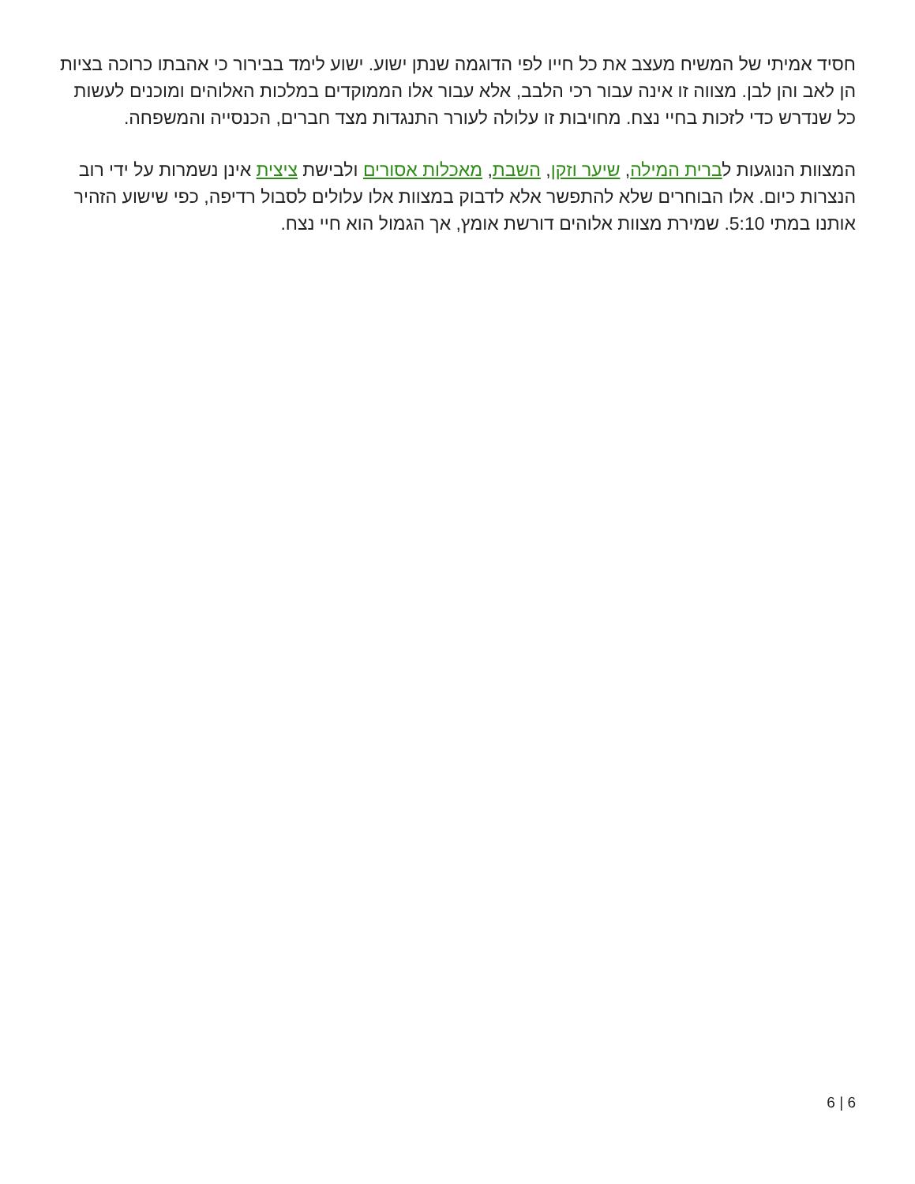חסיד אמיתי של המשיח מעצב את כל חייו לפי הדוגמה שנתן ישוע. ישוע לימד בבירור כי אהבתו כרוכה בציות הן לאב והן לבן. מצווה זו אינה עבור רכי הלבב, אלא עבור אלו הממוקדים במלכות האלוהים ומוכנים לעשות כל שנדרש כדי לזכות בחיי נצח. מחויבות זו עלולה לעורר התנגדות מצד חברים, הכנסייה והמשפחה.
המצוות הנוגעות לברית המילה, שיער וזקן, השבת, מאכלות אסורים ולבישת ציצית אינן נשמרות על ידי רוב הנצרות כיום. אלו הבוחרים שלא להתפשר אלא לדבוק במצוות אלו עלולים לסבול רדיפה, כפי שישוע הזהיר אותנו במתי 5:10. שמירת מצוות אלוהים דורשת אומץ, אך הגמול הוא חיי נצח.
6 | 6